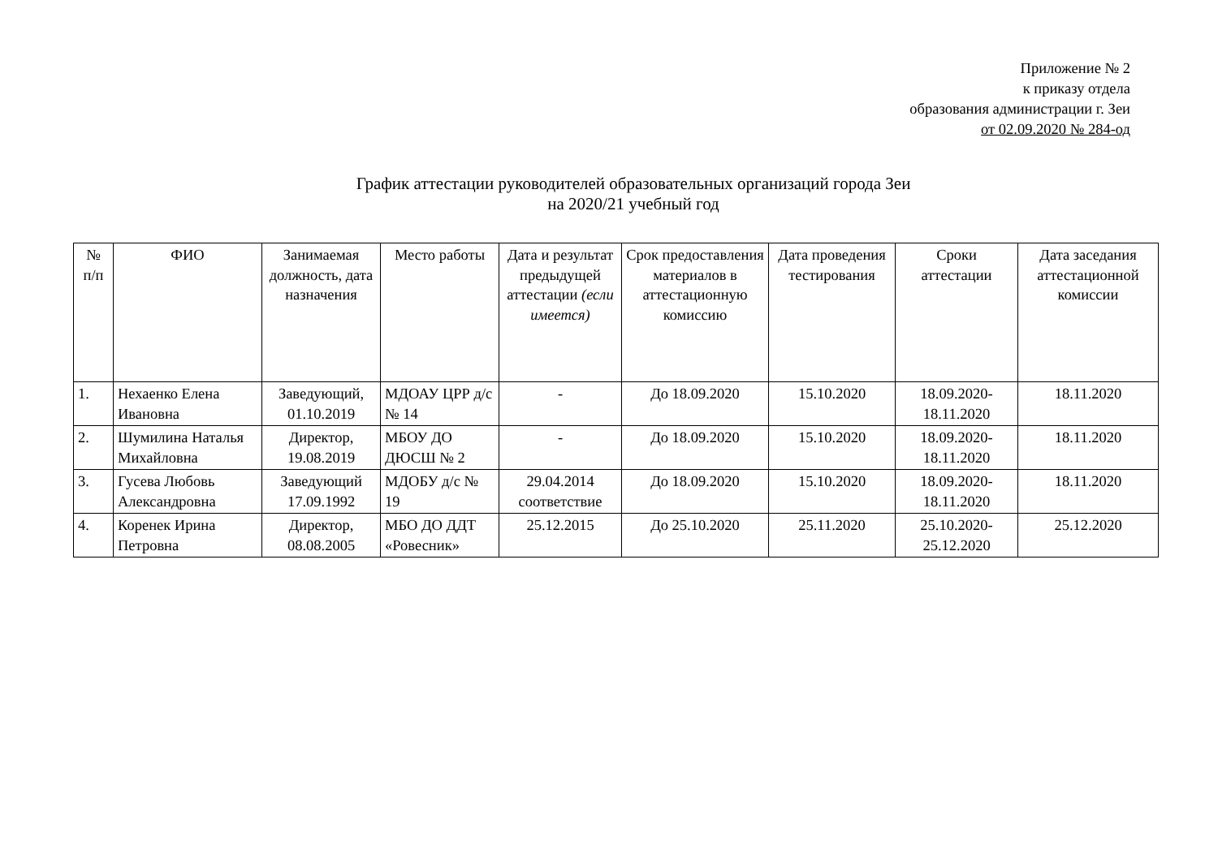Приложение № 2
к приказу отдела
образования администрации г. Зеи
от 02.09.2020 № 284-од
График аттестации руководителей образовательных организаций города Зеи
на 2020/21 учебный год
| № п/п | ФИО | Занимаемая должность, дата назначения | Место работы | Дата и результат предыдущей аттестации (если имеется) | Срок предоставления материалов в аттестационную комиссию | Дата проведения тестирования | Сроки аттестации | Дата заседания аттестационной комиссии |
| --- | --- | --- | --- | --- | --- | --- | --- | --- |
| 1. | Нехаенко Елена Ивановна | Заведующий, 01.10.2019 | МДОАУ ЦРР д/с № 14 | - | До 18.09.2020 | 15.10.2020 | 18.09.2020-18.11.2020 | 18.11.2020 |
| 2. | Шумилина Наталья Михайловна | Директор, 19.08.2019 | МБОУ ДО ДЮСШ № 2 | - | До 18.09.2020 | 15.10.2020 | 18.09.2020-18.11.2020 | 18.11.2020 |
| 3. | Гусева Любовь Александровна | Заведующий 17.09.1992 | МДОБУ д/с № 19 | 29.04.2014 соответствие | До 18.09.2020 | 15.10.2020 | 18.09.2020-18.11.2020 | 18.11.2020 |
| 4. | Коренек Ирина Петровна | Директор, 08.08.2005 | МБО ДО ДДТ «Ровесник» | 25.12.2015 | До 25.10.2020 | 25.11.2020 | 25.10.2020-25.12.2020 | 25.12.2020 |